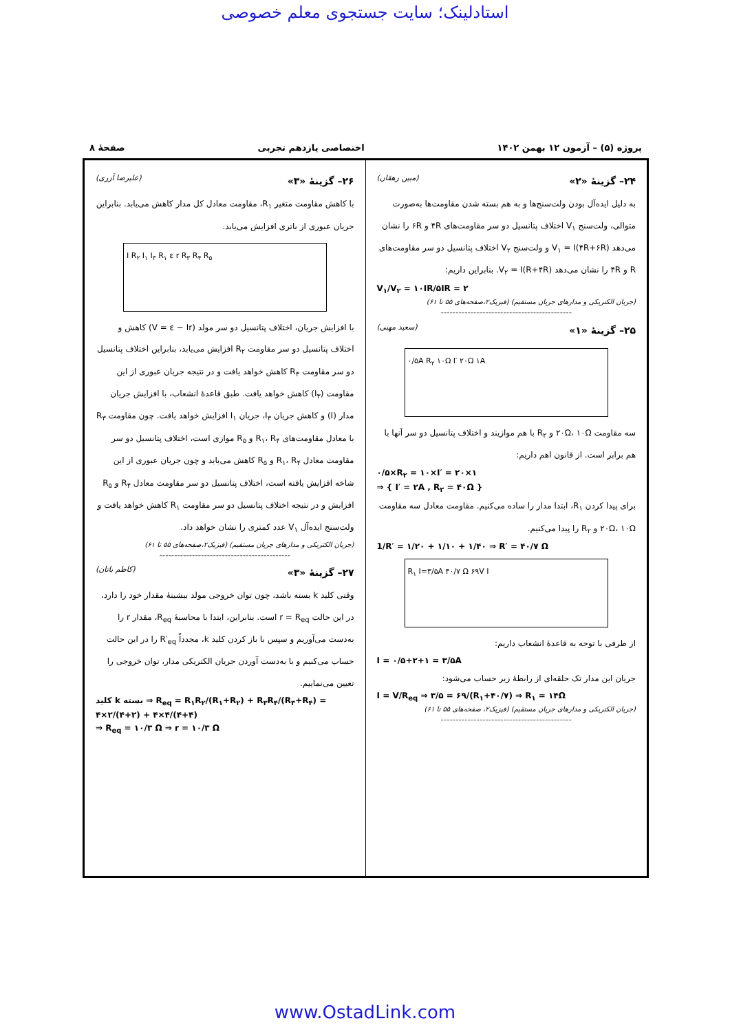استادلینک؛ سایت جستجوی معلم خصوصی
پروژه (۵) – آزمون ۱۲ بهمن ۱۴۰۲ اختصاصی یازدهم تجربی صفحهٔ ۸
۲۴– گزینهٔ «۲» (مبین رهقان)
به دلیل ایده‌آل بودن ولت‌سنج‌ها و به هم بسته شدن مقاومت‌ها به‌صورت متوالی، ولت‌سنج V<sub>۱</sub> اختلاف پتانسیل دو سر مقاومت‌های ۴R و ۶R را نشان می‌دهد V<sub>۱</sub> = I(۴R+۶R) و ولت‌سنج V<sub>۲</sub> اختلاف پتانسیل دو سر مقاومت‌های R و ۴R را نشان می‌دهد V<sub>۲</sub> = I(R+۴R). بنابراین داریم:
V<sub>۱</sub>/V<sub>۲</sub> = ۱۰IR/۵IR = ۲
(جریان الکتریکی و مدارهای جریان مستقیم) (فیزیک۲،صفحه‌های ۵۵ تا ۶۱)
--------------------------------------------
۲۵– گزینهٔ «۱» (سعید مهبی)
۰/۵A R<sub>۲</sub> ۱۰Ω I′ ۲۰Ω ۱A
سه مقاومت ۲۰Ω، ۱۰Ω و R<sub>۲</sub> با هم موازیند و اختلاف پتانسیل دو سر آنها با هم برابر است. از قانون اهم داریم:
۰/۵×R<sub>۲</sub> = ۱۰×I′ = ۲۰×۱
⇒ { I′ = ۲A , R<sub>۲</sub> = ۴۰Ω }
برای پیدا کردن R<sub>۱</sub>، ابتدا مدار را ساده می‌کنیم. مقاومت معادل سه مقاومت ۲۰Ω، ۱۰Ω و R<sub>۲</sub> را پیدا می‌کنیم.
1/R′ = ۱/۲۰ + ۱/۱۰ + ۱/۴۰ ⇒ R′ = ۴۰/۷ Ω
R<sub>۱</sub> I=۳/۵A ۴۰/۷ Ω ۶۹V I
از طرفی با توجه به قاعدهٔ انشعاب داریم:
I = ۰/۵+۲+۱ = ۳/۵A
جریان این مدار تک حلقه‌ای از رابطهٔ زیر حساب می‌شود:
I = V/R<sub>eq</sub> ⇒ ۳/۵ = ۶۹/(R<sub>۱</sub>+۴۰/۷) ⇒ R<sub>۱</sub> = ۱۴Ω
(جریان الکتریکی و مدارهای جریان مستقیم) (فیزیک۲، صفحه‌های ۵۵ تا ۶۱)
--------------------------------------------
۲۶– گزینهٔ «۳» (علیرضا آزری)
با کاهش مقاومت متغیر R<sub>۱</sub>، مقاومت معادل کل مدار کاهش می‌یابد. بنابراین جریان عبوری از باتری افزایش می‌یابد.
I R<sub>۲</sub> I<sub>۱</sub> I<sub>۳</sub> R<sub>۱</sub> ε r R<sub>۳</sub> R<sub>۴</sub> R<sub>۵</sub>
با افزایش جریان، اختلاف پتانسیل دو سر مولد (V = ε − Ir) کاهش و اختلاف پتانسیل دو سر مقاومت R<sub>۲</sub> افزایش می‌یابد، بنابراین اختلاف پتانسیل دو سر مقاومت R<sub>۳</sub> کاهش خواهد یافت و در نتیجه جریان عبوری از این مقاومت (I<sub>۳</sub>) کاهش خواهد یافت. طبق قاعدهٔ انشعاب، با افزایش جریان مدار (I) و کاهش جریان I<sub>۳</sub>، جریان I<sub>۱</sub> افزایش خواهد یافت. چون مقاومت R<sub>۳</sub> با معادل مقاومت‌های R<sub>۱</sub>، R<sub>۴</sub> و R<sub>۵</sub> موازی است، اختلاف پتانسیل دو سر مقاومت معادل R<sub>۱</sub>، R<sub>۴</sub> و R<sub>۵</sub> کاهش می‌یابد و چون جریان عبوری از این شاخه افزایش یافته است، اختلاف پتانسیل دو سر مقاومت معادل R<sub>۴</sub> و R<sub>۵</sub> افزایش و در نتیجه اختلاف پتانسیل دو سر مقاومت R<sub>۱</sub> کاهش خواهد یافت و ولت‌سنج ایده‌آل V<sub>۱</sub> عدد کمتری را نشان خواهد داد.
(جریان الکتریکی و مدارهای جریان مستقیم) (فیزیک۲،صفحه‌های ۵۵ تا ۶۱)
--------------------------------------------
۲۷– گزینهٔ «۳» (کاظم باتان)
وقتی کلید k بسته باشد، چون توان خروجی مولد بیشینهٔ مقدار خود را دارد، در این حالت r = R<sub>eq</sub> است. بنابراین، ابتدا با محاسبهٔ R<sub>eq</sub>، مقدار r را به‌دست می‌آوریم و سپس با باز کردن کلید k، مجدداً R′<sub>eq</sub> را در این حالت حساب می‌کنیم و با به‌دست آوردن جریان الکتریکی مدار، توان خروجی را تعیین می‌نماییم.
کلید k بسته ⇒ R<sub>eq</sub> = R<sub>۱</sub>R<sub>۲</sub>/(R<sub>۱</sub>+R<sub>۲</sub>) + R<sub>۳</sub>R<sub>۴</sub>/(R<sub>۳</sub>+R<sub>۴</sub>) = ۴×۲/(۴+۲) + ۴×۴/(۴+۴)
⇒ R<sub>eq</sub> = ۱۰/۳ Ω ⇒ r = ۱۰/۳ Ω
www.OstadLink.com